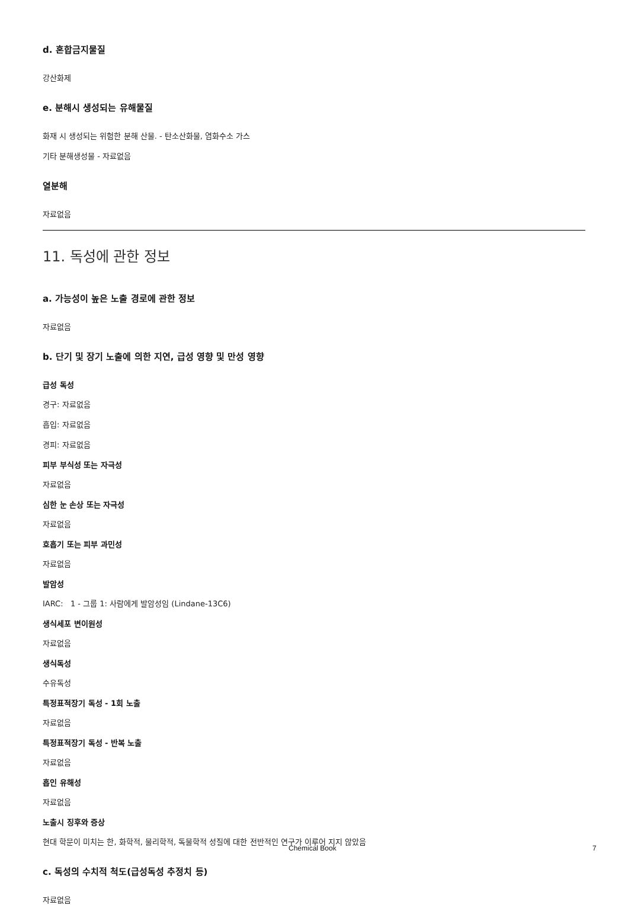d. 혼합금지물질
강산화제
e. 분해시 생성되는 유해물질
화재 시 생성되는 위험한 분해 산물. - 탄소산화물, 염화수소 가스
기타 분해생성물 - 자료없음
열분해
자료없음
11. 독성에 관한 정보
a. 가능성이 높은 노출 경로에 관한 정보
자료없음
b. 단기 및 장기 노출에 의한 지연, 급성 영향 및 만성 영향
급성 독성
경구: 자료없음
흡입: 자료없음
경피: 자료없음
피부 부식성 또는 자극성
자료없음
심한 눈 손상 또는 자극성
자료없음
호흡기 또는 피부 과민성
자료없음
발암성
IARC: 1 - 그룹 1: 사람에게 발암성임 (Lindane-13C6)
생식세포 변이원성
자료없음
생식독성
수유독성
특정표적장기 독성 - 1회 노출
자료없음
특정표적장기 독성 - 반복 노출
자료없음
흡인 유해성
자료없음
노출시 징후와 증상
현대 학문이 미치는 한, 화학적, 물리학적, 독물학적 성질에 대한 전반적인 연구가 이루어 지지 않았음
c. 독성의 수치적 척도(급성독성 추정치 등)
자료없음
Chemical Book 7